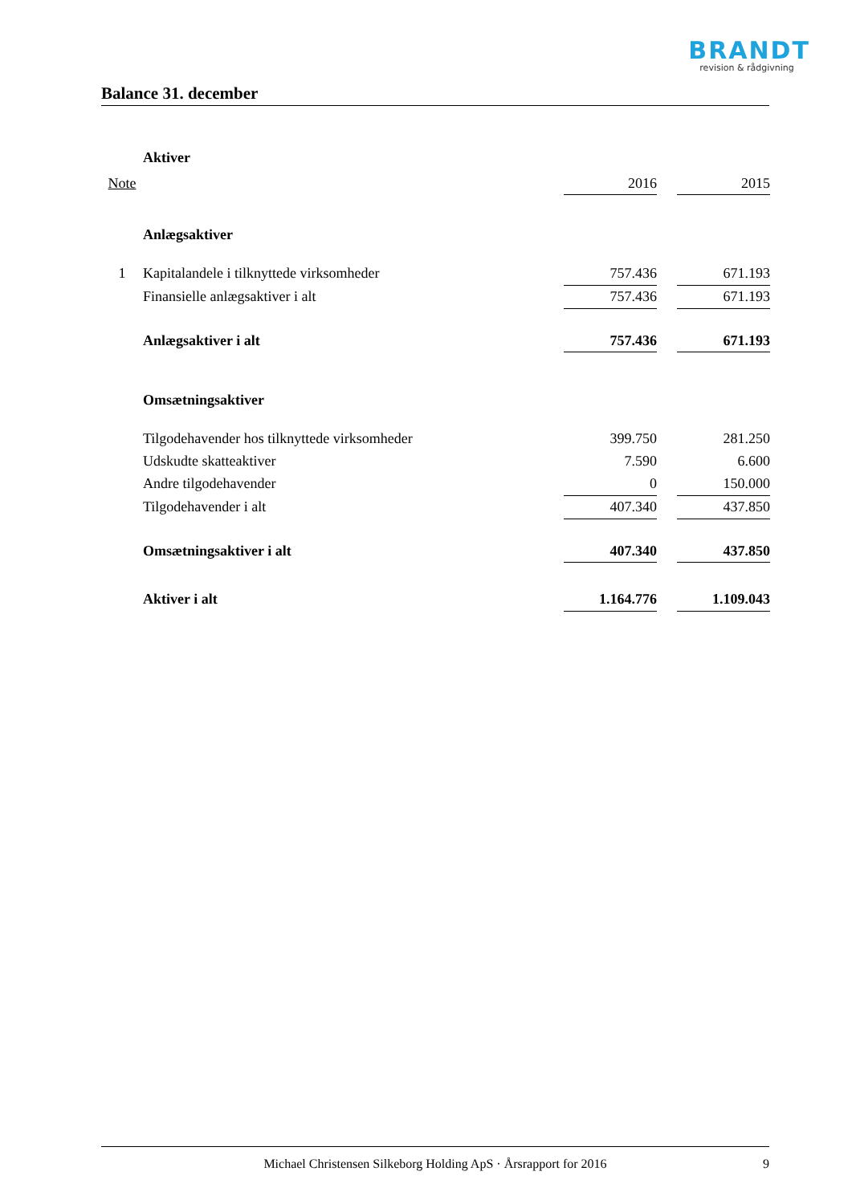BRANDT
revision & rådgivning
Balance 31. december
| | Aktiver | | | |
| Note | | 2016 | | 2015 |
| | Anlægsaktiver | | | |
| 1 | Kapitalandele i tilknyttede virksomheder | 757.436 | | 671.193 |
| | Finansielle anlægsaktiver i alt | 757.436 | | 671.193 |
| | Anlægsaktiver i alt | 757.436 | | 671.193 |
| | Omsætningsaktiver | | | |
| | Tilgodehavender hos tilknyttede virksomheder | 399.750 | | 281.250 |
| | Udskudte skatteaktiver | 7.590 | | 6.600 |
| | Andre tilgodehavender | 0 | | 150.000 |
| | Tilgodehavender i alt | 407.340 | | 437.850 |
| | Omsætningsaktiver i alt | 407.340 | | 437.850 |
| | Aktiver i alt | 1.164.776 | | 1.109.043 |
Michael Christensen Silkeborg Holding ApS · Årsrapport for 2016 9